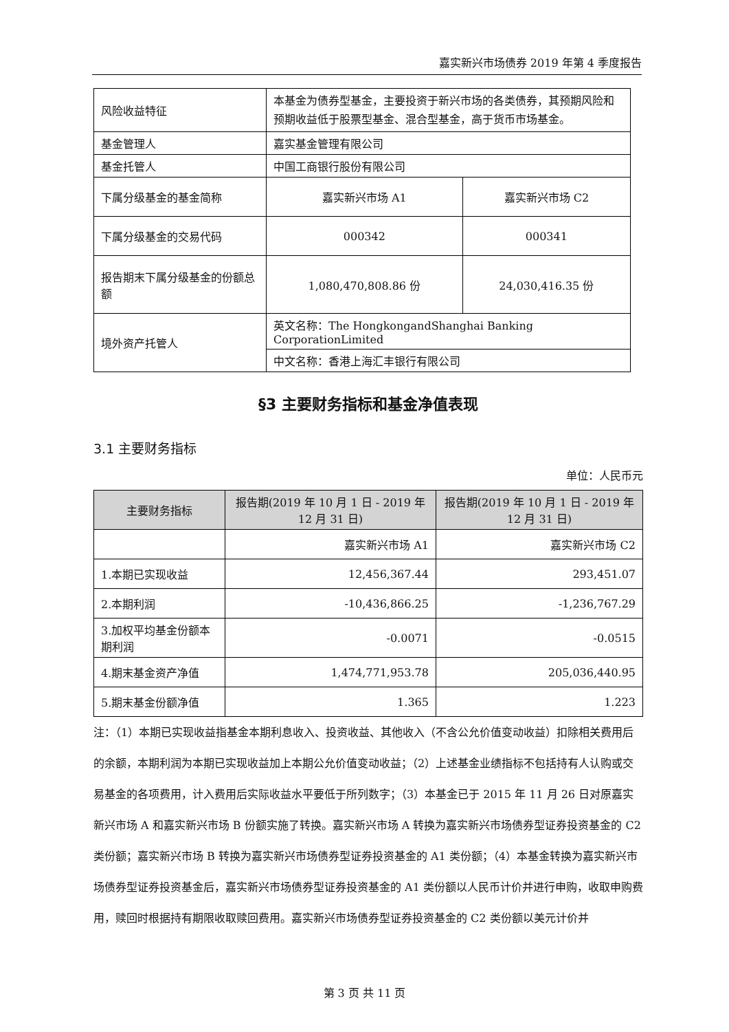嘉实新兴市场债券 2019 年第 4 季度报告
| 风险收益特征 | 本基金为债券型基金，主要投资于新兴市场的各类债券，其预期风险和预期收益低于股票型基金、混合型基金，高于货币市场基金。 | |
| 基金管理人 | 嘉实基金管理有限公司 | |
| 基金托管人 | 中国工商银行股份有限公司 | |
| 下属分级基金的基金简称 | 嘉实新兴市场 A1 | 嘉实新兴市场 C2 |
| 下属分级基金的交易代码 | 000342 | 000341 |
| 报告期末下属分级基金的份额总额 | 1,080,470,808.86 份 | 24,030,416.35 份 |
| 境外资产托管人 | 英文名称：The HongkongandShanghai Banking CorporationLimited | |
| | 中文名称：香港上海汇丰银行有限公司 | |
§3 主要财务指标和基金净值表现
3.1 主要财务指标
单位：人民币元
| 主要财务指标 | 报告期(2019 年 10 月 1 日 - 2019 年 12 月 31 日) | 报告期(2019 年 10 月 1 日 - 2019 年 12 月 31 日) |
| --- | --- | --- |
| | 嘉实新兴市场 A1 | 嘉实新兴市场 C2 |
| 1.本期已实现收益 | 12,456,367.44 | 293,451.07 |
| 2.本期利润 | -10,436,866.25 | -1,236,767.29 |
| 3.加权平均基金份额本期利润 | -0.0071 | -0.0515 |
| 4.期末基金资产净值 | 1,474,771,953.78 | 205,036,440.95 |
| 5.期末基金份额净值 | 1.365 | 1.223 |
注：（1）本期已实现收益指基金本期利息收入、投资收益、其他收入（不含公允价值变动收益）扣除相关费用后的余额，本期利润为本期已实现收益加上本期公允价值变动收益；（2）上述基金业绩指标不包括持有人认购或交易基金的各项费用，计入费用后实际收益水平要低于所列数字；（3）本基金已于 2015 年 11 月 26 日对原嘉实新兴市场 A 和嘉实新兴市场 B 份额实施了转换。嘉实新兴市场 A 转换为嘉实新兴市场债券型证券投资基金的 C2 类份额；嘉实新兴市场 B 转换为嘉实新兴市场债券型证券投资基金的 A1 类份额；（4）本基金转换为嘉实新兴市场债券型证券投资基金后，嘉实新兴市场债券型证券投资基金的 A1 类份额以人民币计价并进行申购，收取申购费用，赎回时根据持有期限收取赎回费用。嘉实新兴市场债券型证券投资基金的 C2 类份额以美元计价并
第 3 页 共 11 页